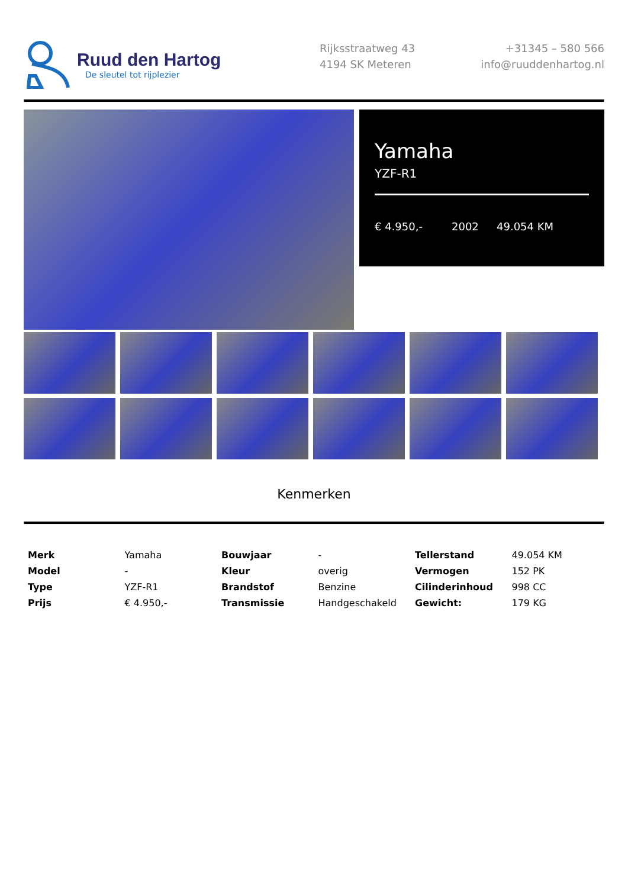Ruud den Hartog
De sleutel tot rijplezier
Rijksstraatweg 43
4194 SK Meteren
+31345 – 580 566
info@ruuddenhartog.nl
Yamaha
YZF-R1
€ 4.950,- 2002 49.054 KM
Kenmerken
| Merk | Yamaha | Bouwjaar | - | Tellerstand | 49.054 KM |
| Model | - | Kleur | overig | Vermogen | 152 PK |
| Type | YZF-R1 | Brandstof | Benzine | Cilinderinhoud | 998 CC |
| Prijs | € 4.950,- | Transmissie | Handgeschakeld | Gewicht: | 179 KG |